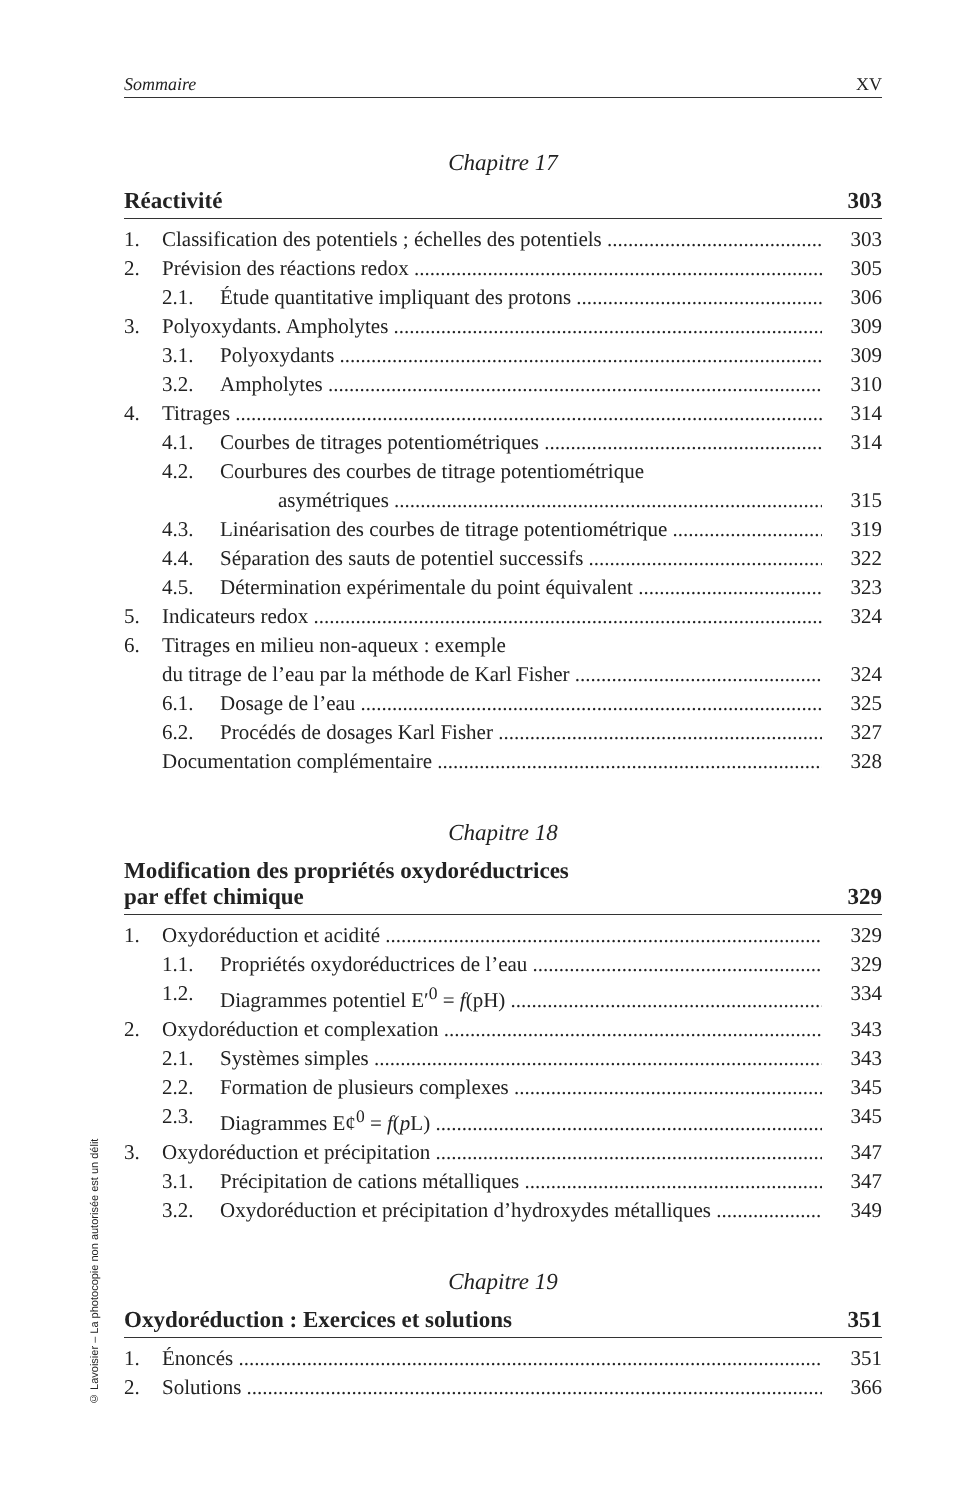Sommaire XV
Chapitre 17
Réactivité 303
1. Classification des potentiels ; échelles des potentiels 303
2. Prévision des réactions redox 305
2.1. Étude quantitative impliquant des protons 306
3. Polyoxydants. Ampholytes 309
3.1. Polyoxydants 309
3.2. Ampholytes 310
4. Titrages 314
4.1. Courbes de titrages potentiométriques 314
4.2. Courbures des courbes de titrage potentiométrique
asymétriques 315
4.3. Linéarisation des courbes de titrage potentiométrique 319
4.4. Séparation des sauts de potentiel successifs 322
4.5. Détermination expérimentale du point équivalent 323
5. Indicateurs redox 324
6. Titrages en milieu non-aqueux : exemple
du titrage de l’eau par la méthode de Karl Fisher 324
6.1. Dosage de l’eau 325
6.2. Procédés de dosages Karl Fisher 327
Documentation complémentaire 328
Chapitre 18
Modification des propriétés oxydoréductrices
par effet chimique 329
1. Oxydoréduction et acidité 329
1.1. Propriétés oxydoréductrices de l’eau 329
1.2. Diagrammes potentiel E′<sup>0</sup> = f(pH) 334
2. Oxydoréduction et complexation 343
2.1. Systèmes simples 343
2.2. Formation de plusieurs complexes 345
2.3. Diagrammes E¢<sup>0</sup> = f(p L) 345
3. Oxydoréduction et précipitation 347
3.1. Précipitation de cations métalliques 347
3.2. Oxydoréduction et précipitation d’hydroxydes métalliques 349
Chapitre 19
Oxydoréduction : Exercices et solutions 351
1. Énoncés 351
2. Solutions 366
© Lavoisier – La photocopie non autorisée est un délit